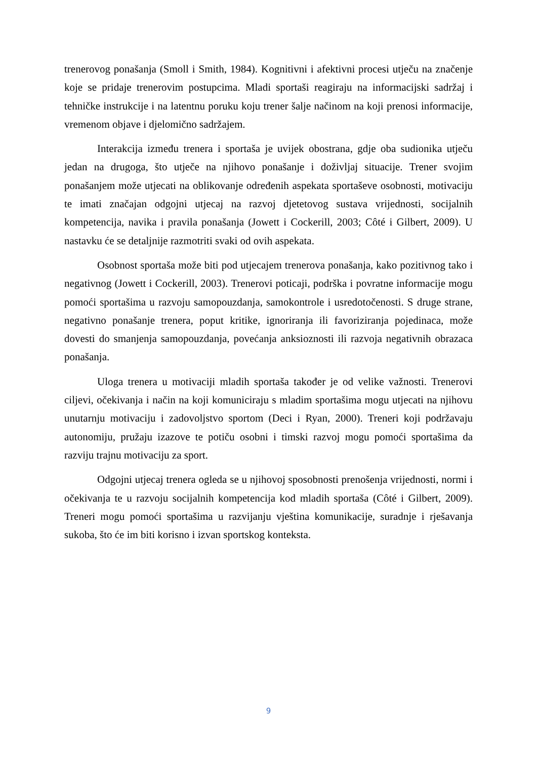trenerovog ponašanja (Smoll i Smith, 1984). Kognitivni i afektivni procesi utječu na značenje koje se pridaje trenerovim postupcima. Mladi sportaši reagiraju na informacijski sadržaj i tehničke instrukcije i na latentnu poruku koju trener šalje načinom na koji prenosi informacije, vremenom objave i djelomično sadržajem.
Interakcija između trenera i sportaša je uvijek obostrana, gdje oba sudionika utječu jedan na drugoga, što utječe na njihovo ponašanje i doživljaj situacije. Trener svojim ponašanjem može utjecati na oblikovanje određenih aspekata sportaševe osobnosti, motivaciju te imati značajan odgojni utjecaj na razvoj djetetovog sustava vrijednosti, socijalnih kompetencija, navika i pravila ponašanja (Jowett i Cockerill, 2003; Côté i Gilbert, 2009). U nastavku će se detaljnije razmotriti svaki od ovih aspekata.
Osobnost sportaša može biti pod utjecajem trenerova ponašanja, kako pozitivnog tako i negativnog (Jowett i Cockerill, 2003). Trenerovi poticaji, podrška i povratne informacije mogu pomoći sportašima u razvoju samopouzdanja, samokontrole i usredotočenosti. S druge strane, negativno ponašanje trenera, poput kritike, ignoriranja ili favoriziranja pojedinaca, može dovesti do smanjenja samopouzdanja, povećanja anksioznosti ili razvoja negativnih obrazaca ponašanja.
Uloga trenera u motivaciji mladih sportaša također je od velike važnosti. Trenerovi ciljevi, očekivanja i način na koji komuniciraju s mladim sportašima mogu utjecati na njihovu unutarnju motivaciju i zadovoljstvo sportom (Deci i Ryan, 2000). Treneri koji podržavaju autonomiju, pružaju izazove te potiču osobni i timski razvoj mogu pomoći sportašima da razviju trajnu motivaciju za sport.
Odgojni utjecaj trenera ogleda se u njihovoj sposobnosti prenošenja vrijednosti, normi i očekivanja te u razvoju socijalnih kompetencija kod mladih sportaša (Côté i Gilbert, 2009). Treneri mogu pomoći sportašima u razvijanju vještina komunikacije, suradnje i rješavanja sukoba, što će im biti korisno i izvan sportskog konteksta.
9